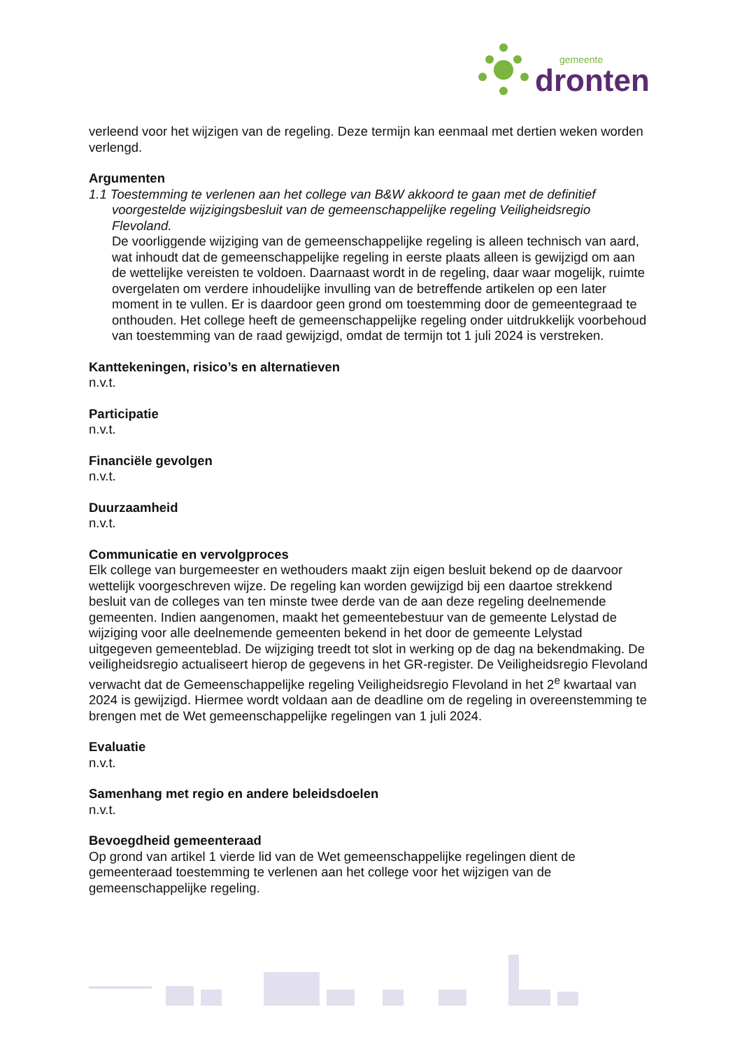gemeente
dronten
verleend voor het wijzigen van de regeling. Deze termijn kan eenmaal met dertien weken worden verlengd.
Argumenten
1.1 Toestemming te verlenen aan het college van B&W akkoord te gaan met de definitief voorgestelde wijzigingsbesluit van de gemeenschappelijke regeling Veiligheidsregio Flevoland.
De voorliggende wijziging van de gemeenschappelijke regeling is alleen technisch van aard, wat inhoudt dat de gemeenschappelijke regeling in eerste plaats alleen is gewijzigd om aan de wettelijke vereisten te voldoen. Daarnaast wordt in de regeling, daar waar mogelijk, ruimte overgelaten om verdere inhoudelijke invulling van de betreffende artikelen op een later moment in te vullen. Er is daardoor geen grond om toestemming door de gemeentegraad te onthouden. Het college heeft de gemeenschappelijke regeling onder uitdrukkelijk voorbehoud van toestemming van de raad gewijzigd, omdat de termijn tot 1 juli 2024 is verstreken.
Kanttekeningen, risico’s en alternatieven
n.v.t.
Participatie
n.v.t.
Financiële gevolgen
n.v.t.
Duurzaamheid
n.v.t.
Communicatie en vervolgproces
Elk college van burgemeester en wethouders maakt zijn eigen besluit bekend op de daarvoor wettelijk voorgeschreven wijze. De regeling kan worden gewijzigd bij een daartoe strekkend besluit van de colleges van ten minste twee derde van de aan deze regeling deelnemende gemeenten. Indien aangenomen, maakt het gemeentebestuur van de gemeente Lelystad de wijziging voor alle deelnemende gemeenten bekend in het door de gemeente Lelystad uitgegeven gemeenteblad. De wijziging treedt tot slot in werking op de dag na bekendmaking. De veiligheidsregio actualiseert hierop de gegevens in het GR-register. De Veiligheidsregio Flevoland verwacht dat de Gemeenschappelijke regeling Veiligheidsregio Flevoland in het 2<sup>e</sup> kwartaal van 2024 is gewijzigd. Hiermee wordt voldaan aan de deadline om de regeling in overeenstemming te brengen met de Wet gemeenschappelijke regelingen van 1 juli 2024.
Evaluatie
n.v.t.
Samenhang met regio en andere beleidsdoelen
n.v.t.
Bevoegdheid gemeenteraad
Op grond van artikel 1 vierde lid van de Wet gemeenschappelijke regelingen dient de gemeenteraad toestemming te verlenen aan het college voor het wijzigen van de gemeenschappelijke regeling.